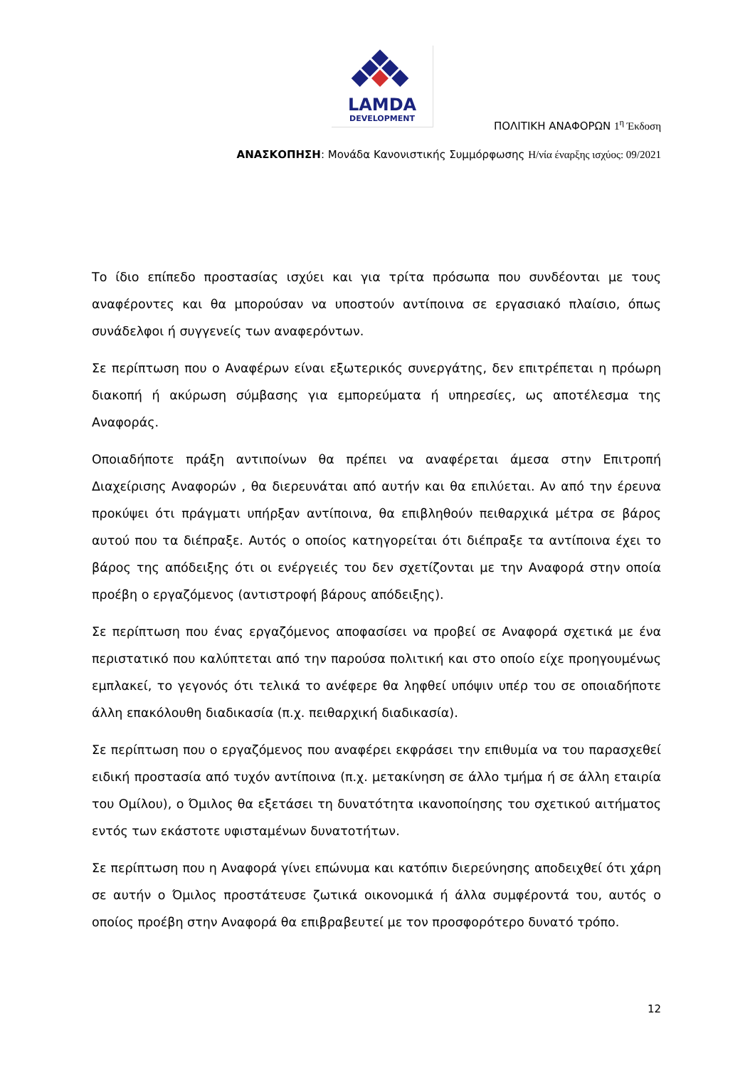LAMDA
DEVELOPMENT
ΠΟΛΙΤΙΚΗ ΑΝΑΦΟΡΩΝ 1<sup>η</sup> Έκδοση
ΑΝΑΣΚΟΠΗΣΗ: Μονάδα Κανονιστικής Συμμόρφωσης Η/νία έναρξης ισχύος: 09/2021
Το ίδιο επίπεδο προστασίας ισχύει και για τρίτα πρόσωπα που συνδέονται με τους αναφέροντες και θα μπορούσαν να υποστούν αντίποινα σε εργασιακό πλαίσιο, όπως συνάδελφοι ή συγγενείς των αναφερόντων.
Σε περίπτωση που ο Αναφέρων είναι εξωτερικός συνεργάτης, δεν επιτρέπεται η πρόωρη διακοπή ή ακύρωση σύμβασης για εμπορεύματα ή υπηρεσίες, ως αποτέλεσμα της Αναφοράς.
Οποιαδήποτε πράξη αντιποίνων θα πρέπει να αναφέρεται άμεσα στην Επιτροπή Διαχείρισης Αναφορών , θα διερευνάται από αυτήν και θα επιλύεται. Αν από την έρευνα προκύψει ότι πράγματι υπήρξαν αντίποινα, θα επιβληθούν πειθαρχικά μέτρα σε βάρος αυτού που τα διέπραξε. Αυτός ο οποίος κατηγορείται ότι διέπραξε τα αντίποινα έχει το βάρος της απόδειξης ότι οι ενέργειές του δεν σχετίζονται με την Αναφορά στην οποία προέβη ο εργαζόμενος (αντιστροφή βάρους απόδειξης).
Σε περίπτωση που ένας εργαζόμενος αποφασίσει να προβεί σε Αναφορά σχετικά με ένα περιστατικό που καλύπτεται από την παρούσα πολιτική και στο οποίο είχε προηγουμένως εμπλακεί, το γεγονός ότι τελικά το ανέφερε θα ληφθεί υπόψιν υπέρ του σε οποιαδήποτε άλλη επακόλουθη διαδικασία (π.χ. πειθαρχική διαδικασία).
Σε περίπτωση που ο εργαζόμενος που αναφέρει εκφράσει την επιθυμία να του παρασχεθεί ειδική προστασία από τυχόν αντίποινα (π.χ. μετακίνηση σε άλλο τμήμα ή σε άλλη εταιρία του Ομίλου), ο Όμιλος θα εξετάσει τη δυνατότητα ικανοποίησης του σχετικού αιτήματος εντός των εκάστοτε υφισταμένων δυνατοτήτων.
Σε περίπτωση που η Αναφορά γίνει επώνυμα και κατόπιν διερεύνησης αποδειχθεί ότι χάρη σε αυτήν ο Όμιλος προστάτευσε ζωτικά οικονομικά ή άλλα συμφέροντά του, αυτός ο οποίος προέβη στην Αναφορά θα επιβραβευτεί με τον προσφορότερο δυνατό τρόπο.
12